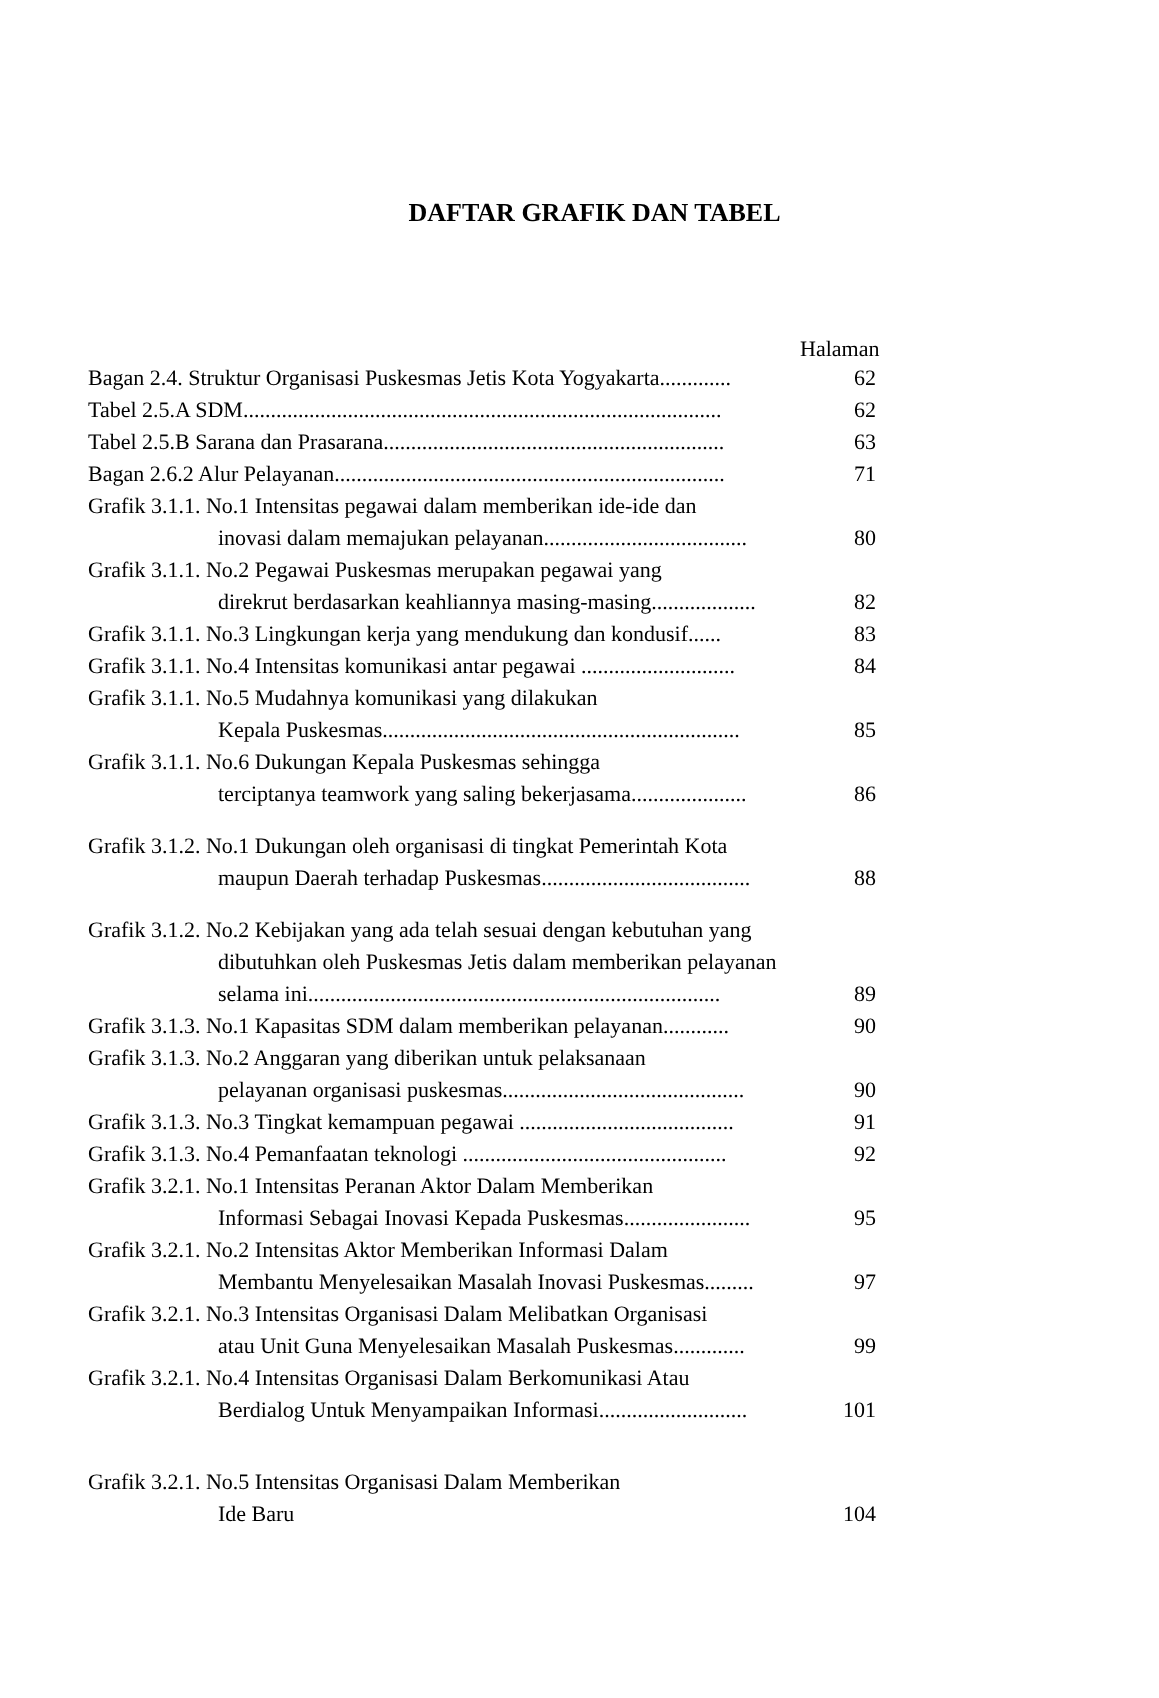DAFTAR GRAFIK DAN TABEL
Halaman
| Bagan 2.4. Struktur Organisasi Puskesmas Jetis Kota Yogyakarta............. | 62 |
| Tabel 2.5.A SDM....................................................................................... | 62 |
| Tabel 2.5.B Sarana dan Prasarana.............................................................. | 63 |
| Bagan 2.6.2 Alur Pelayanan....................................................................... | 71 |
| Grafik 3.1.1. No.1 Intensitas pegawai dalam memberikan ide-ide dan | |
| inovasi dalam memajukan pelayanan..................................... | 80 |
| Grafik 3.1.1. No.2 Pegawai Puskesmas merupakan pegawai yang | |
| direkrut berdasarkan keahliannya masing-masing................... | 82 |
| Grafik 3.1.1. No.3 Lingkungan kerja yang mendukung dan kondusif...... | 83 |
| Grafik 3.1.1. No.4 Intensitas komunikasi antar pegawai ............................ | 84 |
| Grafik 3.1.1. No.5 Mudahnya komunikasi yang dilakukan | |
| Kepala Puskesmas................................................................. | 85 |
| Grafik 3.1.1. No.6 Dukungan Kepala Puskesmas sehingga | |
| terciptanya teamwork yang saling bekerjasama..................... | 86 |
| Grafik 3.1.2. No.1 Dukungan oleh organisasi di tingkat Pemerintah Kota | |
| maupun Daerah terhadap Puskesmas...................................... | 88 |
| Grafik 3.1.2. No.2 Kebijakan yang ada telah sesuai dengan kebutuhan yang | |
| dibutuhkan oleh Puskesmas Jetis dalam memberikan pelayanan | |
| selama ini........................................................................... | 89 |
| Grafik 3.1.3. No.1 Kapasitas SDM dalam memberikan pelayanan............ | 90 |
| Grafik 3.1.3. No.2 Anggaran yang diberikan untuk pelaksanaan | |
| pelayanan organisasi puskesmas............................................ | 90 |
| Grafik 3.1.3. No.3 Tingkat kemampuan pegawai ....................................... | 91 |
| Grafik 3.1.3. No.4 Pemanfaatan teknologi ................................................ | 92 |
| Grafik 3.2.1. No.1 Intensitas Peranan Aktor Dalam Memberikan | |
| Informasi Sebagai Inovasi Kepada Puskesmas....................... | 95 |
| Grafik 3.2.1. No.2 Intensitas Aktor Memberikan Informasi Dalam | |
| Membantu Menyelesaikan Masalah Inovasi Puskesmas......... | 97 |
| Grafik 3.2.1. No.3 Intensitas Organisasi Dalam Melibatkan Organisasi | |
| atau Unit Guna Menyelesaikan Masalah Puskesmas............. | 99 |
| Grafik 3.2.1. No.4 Intensitas Organisasi Dalam Berkomunikasi Atau | |
| Berdialog Untuk Menyampaikan Informasi........................... | 101 |
| Grafik 3.2.1. No.5 Intensitas Organisasi Dalam Memberikan | |
| Ide Baru | 104 |